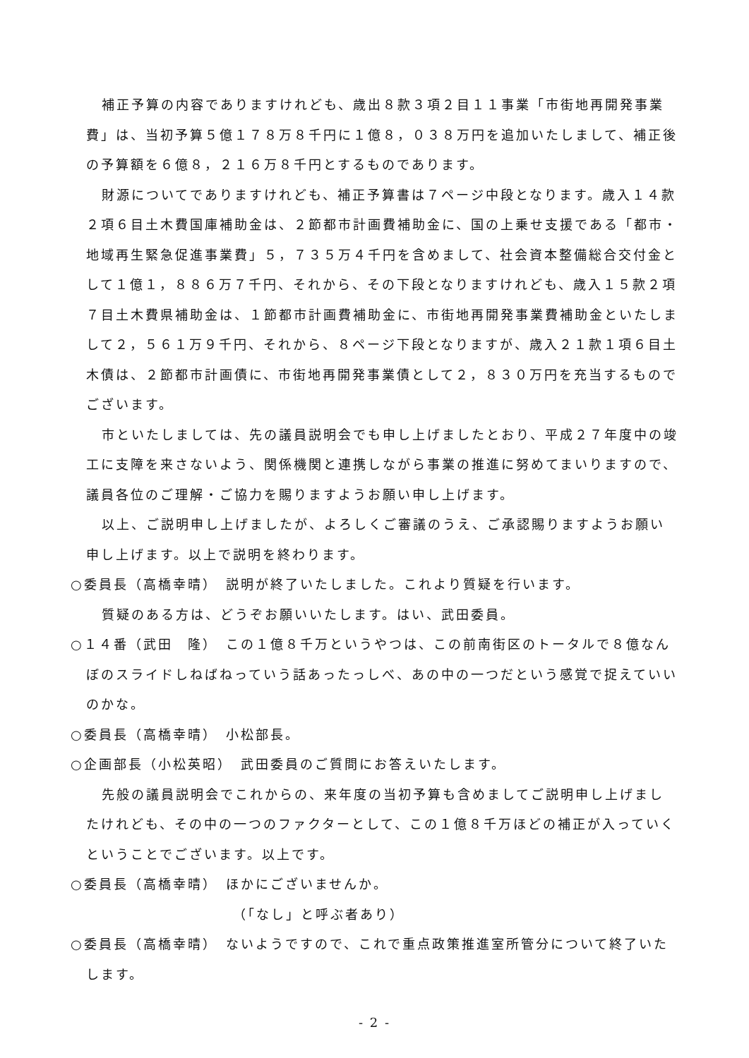補正予算の内容でありますけれども、歳出８款３項２目１１事業「市街地再開発事業費」は、当初予算５億１７８万８千円に１億８，０３８万円を追加いたしまして、補正後の予算額を６億８，２１６万８千円とするものであります。
財源についてでありますけれども、補正予算書は７ページ中段となります。歳入１４款２項６目土木費国庫補助金は、２節都市計画費補助金に、国の上乗せ支援である「都市・地域再生緊急促進事業費」５，７３５万４千円を含めまして、社会資本整備総合交付金として１億１，８８６万７千円、それから、その下段となりますけれども、歳入１５款２項７目土木費県補助金は、１節都市計画費補助金に、市街地再開発事業費補助金といたしまして２，５６１万９千円、それから、８ページ下段となりますが、歳入２１款１項６目土木債は、２節都市計画債に、市街地再開発事業債として２，８３０万円を充当するものでございます。
市といたしましては、先の議員説明会でも申し上げましたとおり、平成２７年度中の竣工に支障を来さないよう、関係機関と連携しながら事業の推進に努めてまいりますので、議員各位のご理解・ご協力を賜りますようお願い申し上げます。
以上、ご説明申し上げましたが、よろしくご審議のうえ、ご承認賜りますようお願い申し上げます。以上で説明を終わります。
○委員長（高橋幸晴）　説明が終了いたしました。これより質疑を行います。
質疑のある方は、どうぞお願いいたします。はい、武田委員。
○１４番（武田　隆）　この１億８千万というやつは、この前南街区のトータルで８億なんぼのスライドしねばねっていう話あったっしべ、あの中の一つだという感覚で捉えていいのかな。
○委員長（高橋幸晴）　小松部長。
○企画部長（小松英昭）　武田委員のご質問にお答えいたします。
先般の議員説明会でこれからの、来年度の当初予算も含めましてご説明申し上げましたけれども、その中の一つのファクターとして、この１億８千万ほどの補正が入っていくということでございます。以上です。
○委員長（高橋幸晴）　ほかにございませんか。
（「なし」と呼ぶ者あり）
○委員長（高橋幸晴）　ないようですので、これで重点政策推進室所管分について終了いたします。
- 2 -